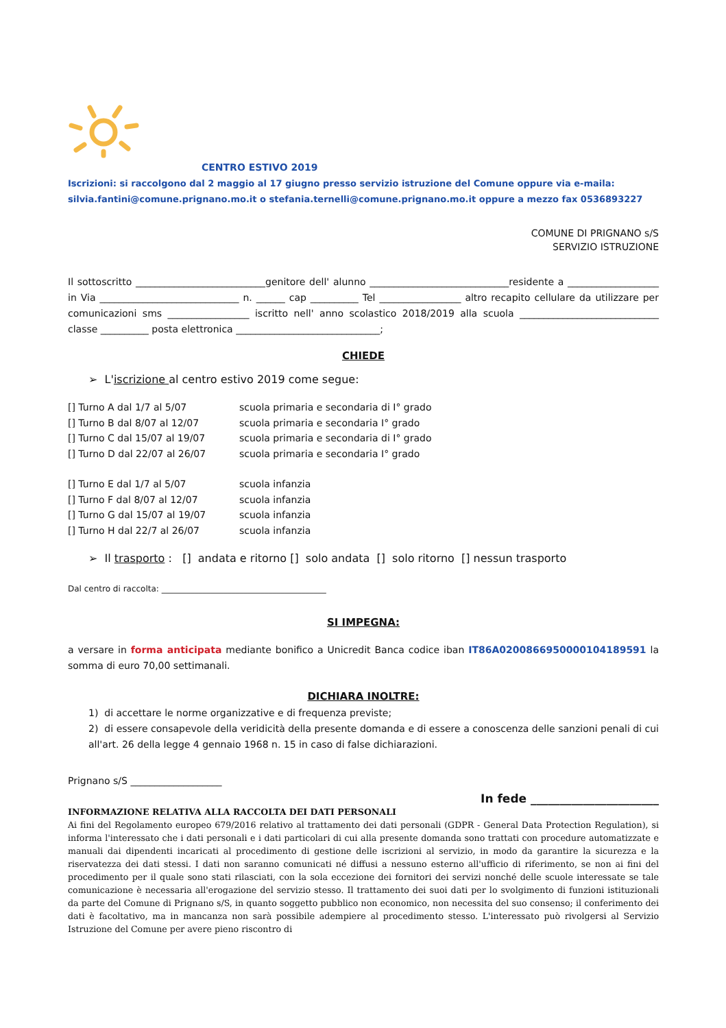CENTRO ESTIVO 2019
Iscrizioni: si raccolgono dal 2 maggio al 17 giugno presso servizio istruzione del Comune oppure via e-maila:
silvia.fantini@comune.prignano.mo.it o stefania.ternelli@comune.prignano.mo.it oppure a mezzo fax 0536893227
COMUNE DI PRIGNANO s/S
SERVIZIO ISTRUZIONE
Il sottoscritto ___________________________genitore dell' alunno _____________________________residente a ___________________ in Via _____________________________ n. ______ cap __________ Tel _________________ altro recapito cellulare da utilizzare per comunicazioni sms _________________ iscritto nell' anno scolastico 2018/2019 alla scuola _____________________________ classe __________ posta elettronica ______________________________;
CHIEDE
➢ L'iscrizione al centro estivo 2019 come segue:
[] Turno A dal 1/7 al 5/07 scuola primaria e secondaria di I° grado
[] Turno B dal 8/07 al 12/07 scuola primaria e secondaria I° grado
[] Turno C dal 15/07 al 19/07 scuola primaria e secondaria di I° grado
[] Turno D dal 22/07 al 26/07 scuola primaria e secondaria I° grado
[] Turno E dal 1/7 al 5/07 scuola infanzia
[] Turno F dal 8/07 al 12/07 scuola infanzia
[] Turno G dal 15/07 al 19/07 scuola infanzia
[] Turno H dal 22/7 al 26/07 scuola infanzia
➢ Il trasporto : [] andata e ritorno [] solo andata [] solo ritorno [] nessun trasporto
Dal centro di raccolta: ________________________________________
SI IMPEGNA:
a versare in forma anticipata mediante bonifico a Unicredit Banca codice iban IT86A0200866950000104189591 la somma di euro 70,00 settimanali.
DICHIARA INOLTRE:
1) di accettare le norme organizzative e di frequenza previste;
2) di essere consapevole della veridicità della presente domanda e di essere a conoscenza delle sanzioni penali di cui all'art. 26 della legge 4 gennaio 1968 n. 15 in caso di false dichiarazioni.
Prignano s/S ___________________
In fede ______________________
INFORMAZIONE RELATIVA ALLA RACCOLTA DEI DATI PERSONALI
Ai fini del Regolamento europeo 679/2016 relativo al trattamento dei dati personali (GDPR - General Data Protection Regulation), si informa l'interessato che i dati personali e i dati particolari di cui alla presente domanda sono trattati con procedure automatizzate e manuali dai dipendenti incaricati al procedimento di gestione delle iscrizioni al servizio, in modo da garantire la sicurezza e la riservatezza dei dati stessi. I dati non saranno comunicati né diffusi a nessuno esterno all'ufficio di riferimento, se non ai fini del procedimento per il quale sono stati rilasciati, con la sola eccezione dei fornitori dei servizi nonché delle scuole interessate se tale comunicazione è necessaria all'erogazione del servizio stesso. Il trattamento dei suoi dati per lo svolgimento di funzioni istituzionali da parte del Comune di Prignano s/S, in quanto soggetto pubblico non economico, non necessita del suo consenso; il conferimento dei dati è facoltativo, ma in mancanza non sarà possibile adempiere al procedimento stesso. L'interessato può rivolgersi al Servizio Istruzione del Comune per avere pieno riscontro di